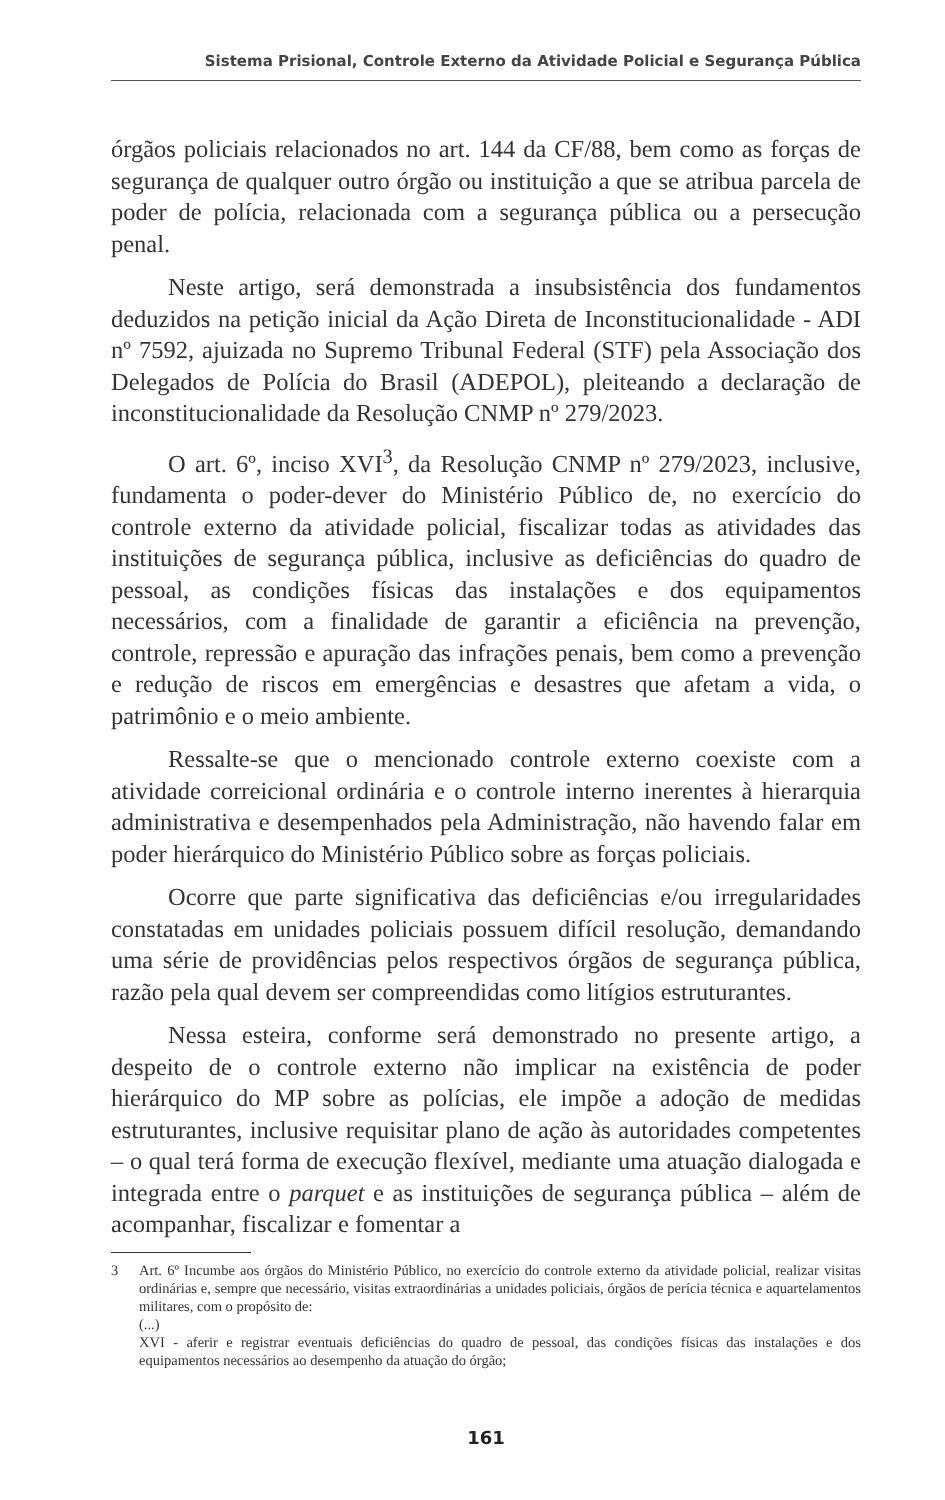Sistema Prisional, Controle Externo da Atividade Policial e Segurança Pública
órgãos policiais relacionados no art. 144 da CF/88, bem como as forças de segurança de qualquer outro órgão ou instituição a que se atribua parcela de poder de polícia, relacionada com a segurança pública ou a persecução penal.
Neste artigo, será demonstrada a insubsistência dos fundamentos deduzidos na petição inicial da Ação Direta de Inconstitucionalidade - ADI nº 7592, ajuizada no Supremo Tribunal Federal (STF) pela Associação dos Delegados de Polícia do Brasil (ADEPOL), pleiteando a declaração de inconstitucionalidade da Resolução CNMP nº 279/2023.
O art. 6º, inciso XVI<sup>3</sup>, da Resolução CNMP nº 279/2023, inclusive, fundamenta o poder-dever do Ministério Público de, no exercício do controle externo da atividade policial, fiscalizar todas as atividades das instituições de segurança pública, inclusive as deficiências do quadro de pessoal, as condições físicas das instalações e dos equipamentos necessários, com a finalidade de garantir a eficiência na prevenção, controle, repressão e apuração das infrações penais, bem como a prevenção e redução de riscos em emergências e desastres que afetam a vida, o patrimônio e o meio ambiente.
Ressalte-se que o mencionado controle externo coexiste com a atividade correicional ordinária e o controle interno inerentes à hierarquia administrativa e desempenhados pela Administração, não havendo falar em poder hierárquico do Ministério Público sobre as forças policiais.
Ocorre que parte significativa das deficiências e/ou irregularidades constatadas em unidades policiais possuem difícil resolução, demandando uma série de providências pelos respectivos órgãos de segurança pública, razão pela qual devem ser compreendidas como litígios estruturantes.
Nessa esteira, conforme será demonstrado no presente artigo, a despeito de o controle externo não implicar na existência de poder hierárquico do MP sobre as polícias, ele impõe a adoção de medidas estruturantes, inclusive requisitar plano de ação às autoridades competentes – o qual terá forma de execução flexível, mediante uma atuação dialogada e integrada entre o parquet e as instituições de segurança pública – além de acompanhar, fiscalizar e fomentar a
3 Art. 6º Incumbe aos órgãos do Ministério Público, no exercício do controle externo da atividade policial, realizar visitas ordinárias e, sempre que necessário, visitas extraordinárias a unidades policiais, órgãos de perícia técnica e aquartelamentos militares, com o propósito de:
(...)
XVI - aferir e registrar eventuais deficiências do quadro de pessoal, das condições físicas das instalações e dos equipamentos necessários ao desempenho da atuação do órgão;
161